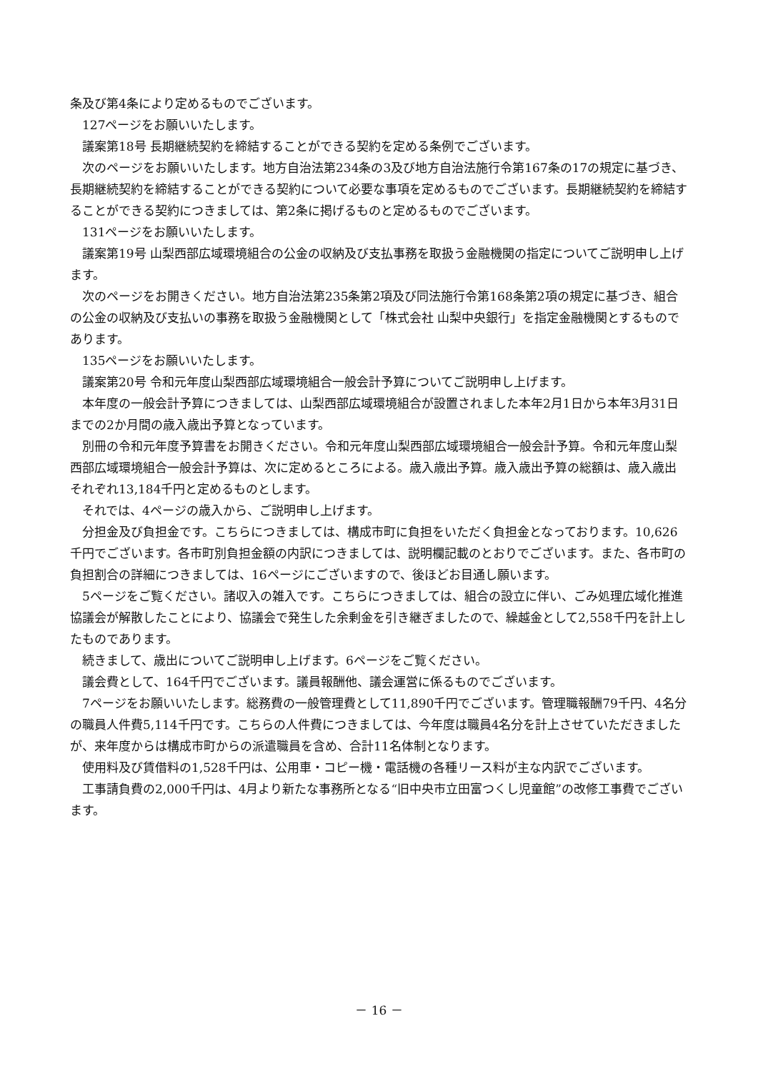条及び第4条により定めるものでございます。
127ページをお願いいたします。
議案第18号 長期継続契約を締結することができる契約を定める条例でございます。
次のページをお願いいたします。地方自治法第234条の3及び地方自治法施行令第167条の17の規定に基づき、長期継続契約を締結することができる契約について必要な事項を定めるものでございます。長期継続契約を締結することができる契約につきましては、第2条に掲げるものと定めるものでございます。
131ページをお願いいたします。
議案第19号 山梨西部広域環境組合の公金の収納及び支払事務を取扱う金融機関の指定についてご説明申し上げます。
次のページをお開きください。地方自治法第235条第2項及び同法施行令第168条第2項の規定に基づき、組合の公金の収納及び支払いの事務を取扱う金融機関として「株式会社 山梨中央銀行」を指定金融機関とするものであります。
135ページをお願いいたします。
議案第20号 令和元年度山梨西部広域環境組合一般会計予算についてご説明申し上げます。
本年度の一般会計予算につきましては、山梨西部広域環境組合が設置されました本年2月1日から本年3月31日までの2か月間の歳入歳出予算となっています。
別冊の令和元年度予算書をお開きください。令和元年度山梨西部広域環境組合一般会計予算。令和元年度山梨西部広域環境組合一般会計予算は、次に定めるところによる。歳入歳出予算。歳入歳出予算の総額は、歳入歳出それぞれ13,184千円と定めるものとします。
それでは、4ページの歳入から、ご説明申し上げます。
分担金及び負担金です。こちらにつきましては、構成市町に負担をいただく負担金となっております。10,626千円でございます。各市町別負担金額の内訳につきましては、説明欄記載のとおりでございます。また、各市町の負担割合の詳細につきましては、16ページにございますので、後ほどお目通し願います。
5ページをご覧ください。諸収入の雑入です。こちらにつきましては、組合の設立に伴い、ごみ処理広域化推進協議会が解散したことにより、協議会で発生した余剰金を引き継ぎましたので、繰越金として2,558千円を計上したものであります。
続きまして、歳出についてご説明申し上げます。6ページをご覧ください。
議会費として、164千円でございます。議員報酬他、議会運営に係るものでございます。
7ページをお願いいたします。総務費の一般管理費として11,890千円でございます。管理職報酬79千円、4名分の職員人件費5,114千円です。こちらの人件費につきましては、今年度は職員4名分を計上させていただきましたが、来年度からは構成市町からの派遣職員を含め、合計11名体制となります。
使用料及び賃借料の1,528千円は、公用車・コピー機・電話機の各種リース料が主な内訳でございます。
工事請負費の2,000千円は、4月より新たな事務所となる“旧中央市立田富つくし児童館”の改修工事費でございます。
－ 16 －